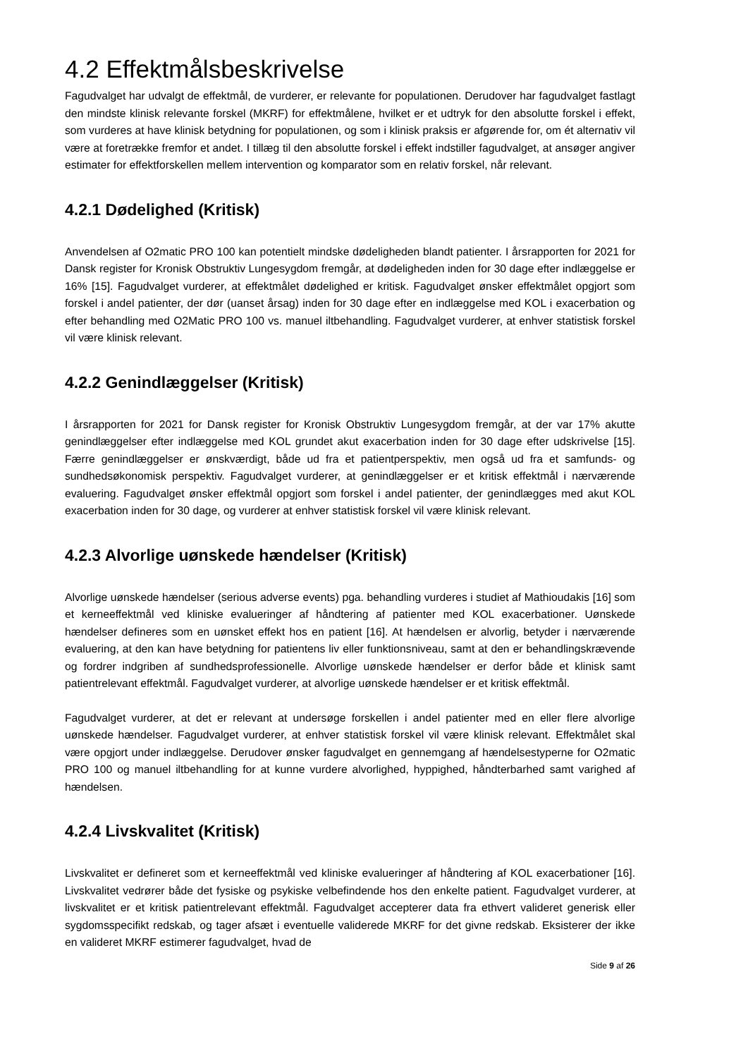4.2 Effektmålsbeskrivelse
Fagudvalget har udvalgt de effektmål, de vurderer, er relevante for populationen. Derudover har fagudvalget fastlagt den mindste klinisk relevante forskel (MKRF) for effektmålene, hvilket er et udtryk for den absolutte forskel i effekt, som vurderes at have klinisk betydning for populationen, og som i klinisk praksis er afgørende for, om ét alternativ vil være at foretrække fremfor et andet. I tillæg til den absolutte forskel i effekt indstiller fagudvalget, at ansøger angiver estimater for effektforskellen mellem intervention og komparator som en relativ forskel, når relevant.
4.2.1 Dødelighed (Kritisk)
Anvendelsen af O2matic PRO 100 kan potentielt mindske dødeligheden blandt patienter. I årsrapporten for 2021 for Dansk register for Kronisk Obstruktiv Lungesygdom fremgår, at dødeligheden inden for 30 dage efter indlæggelse er 16% [15]. Fagudvalget vurderer, at effektmålet dødelighed er kritisk. Fagudvalget ønsker effektmålet opgjort som forskel i andel patienter, der dør (uanset årsag) inden for 30 dage efter en indlæggelse med KOL i exacerbation og efter behandling med O2Matic PRO 100 vs. manuel iltbehandling. Fagudvalget vurderer, at enhver statistisk forskel vil være klinisk relevant.
4.2.2 Genindlæggelser (Kritisk)
I årsrapporten for 2021 for Dansk register for Kronisk Obstruktiv Lungesygdom fremgår, at der var 17% akutte genindlæggelser efter indlæggelse med KOL grundet akut exacerbation inden for 30 dage efter udskrivelse [15]. Færre genindlæggelser er ønskværdigt, både ud fra et patientperspektiv, men også ud fra et samfunds- og sundhedsøkonomisk perspektiv. Fagudvalget vurderer, at genindlæggelser er et kritisk effektmål i nærværende evaluering. Fagudvalget ønsker effektmål opgjort som forskel i andel patienter, der genindlægges med akut KOL exacerbation inden for 30 dage, og vurderer at enhver statistisk forskel vil være klinisk relevant.
4.2.3 Alvorlige uønskede hændelser (Kritisk)
Alvorlige uønskede hændelser (serious adverse events) pga. behandling vurderes i studiet af Mathioudakis [16] som et kerneeffektmål ved kliniske evalueringer af håndtering af patienter med KOL exacerbationer. Uønskede hændelser defineres som en uønsket effekt hos en patient [16]. At hændelsen er alvorlig, betyder i nærværende evaluering, at den kan have betydning for patientens liv eller funktionsniveau, samt at den er behandlingskrævende og fordrer indgriben af sundhedsprofessionelle. Alvorlige uønskede hændelser er derfor både et klinisk samt patientrelevant effektmål. Fagudvalget vurderer, at alvorlige uønskede hændelser er et kritisk effektmål.
Fagudvalget vurderer, at det er relevant at undersøge forskellen i andel patienter med en eller flere alvorlige uønskede hændelser. Fagudvalget vurderer, at enhver statistisk forskel vil være klinisk relevant. Effektmålet skal være opgjort under indlæggelse. Derudover ønsker fagudvalget en gennemgang af hændelsestyperne for O2matic PRO 100 og manuel iltbehandling for at kunne vurdere alvorlighed, hyppighed, håndterbarhed samt varighed af hændelsen.
4.2.4 Livskvalitet (Kritisk)
Livskvalitet er defineret som et kerneeffektmål ved kliniske evalueringer af håndtering af KOL exacerbationer [16]. Livskvalitet vedrører både det fysiske og psykiske velbefindende hos den enkelte patient. Fagudvalget vurderer, at livskvalitet er et kritisk patientrelevant effektmål. Fagudvalget accepterer data fra ethvert valideret generisk eller sygdomsspecifikt redskab, og tager afsæt i eventuelle validerede MKRF for det givne redskab. Eksisterer der ikke en valideret MKRF estimerer fagudvalget, hvad de
Side 9 af 26